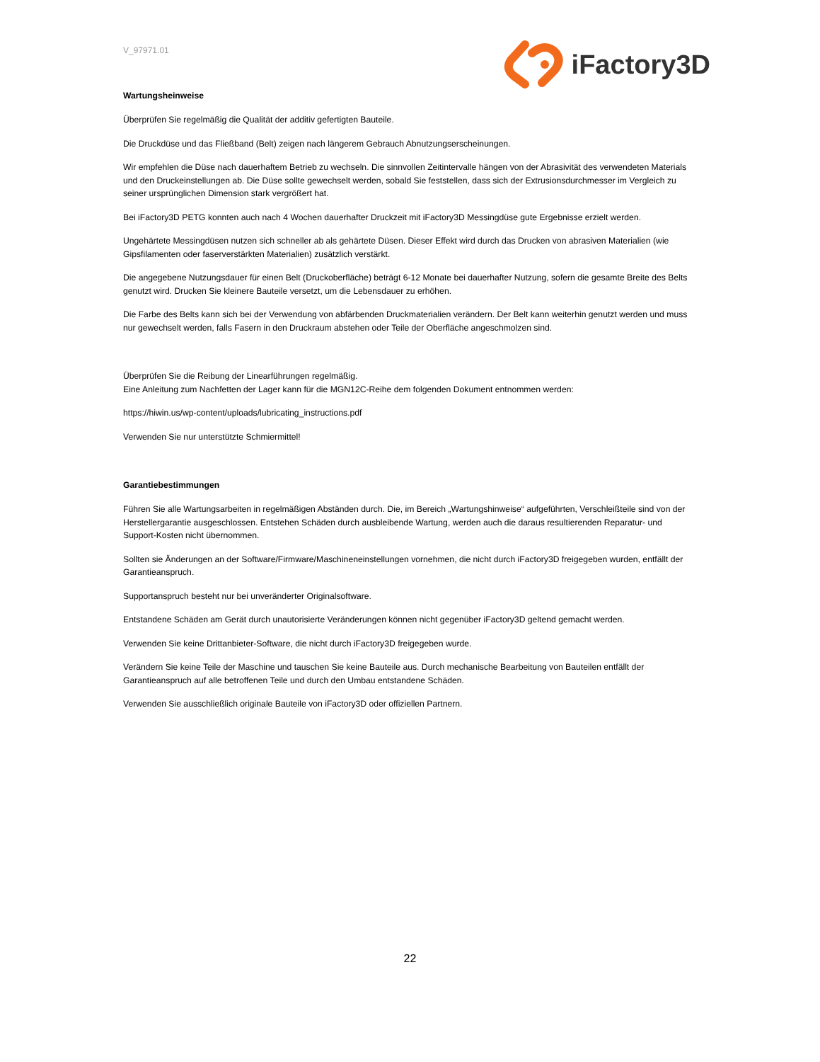V_97971.01
iFactory3D
Wartungsheinweise
Überprüfen Sie regelmäßig die Qualität der additiv gefertigten Bauteile.
Die Druckdüse und das Fließband (Belt) zeigen nach längerem Gebrauch Abnutzungserscheinungen.
Wir empfehlen die Düse nach dauerhaftem Betrieb zu wechseln. Die sinnvollen Zeitintervalle hängen von der Abrasivität des verwendeten Materials und den Druckeinstellungen ab. Die Düse sollte gewechselt werden, sobald Sie feststellen, dass sich der Extrusionsdurchmesser im Vergleich zu seiner ursprünglichen Dimension stark vergrößert hat.
Bei iFactory3D PETG konnten auch nach 4 Wochen dauerhafter Druckzeit mit iFactory3D Messingdüse gute Ergebnisse erzielt werden.
Ungehärtete Messingdüsen nutzen sich schneller ab als gehärtete Düsen. Dieser Effekt wird durch das Drucken von abrasiven Materialien (wie Gipsfilamenten oder faserverstärkten Materialien) zusätzlich verstärkt.
Die angegebene Nutzungsdauer für einen Belt (Druckoberfläche) beträgt 6-12 Monate bei dauerhafter Nutzung, sofern die gesamte Breite des Belts genutzt wird. Drucken Sie kleinere Bauteile versetzt, um die Lebensdauer zu erhöhen.
Die Farbe des Belts kann sich bei der Verwendung von abfärbenden Druckmaterialien verändern. Der Belt kann weiterhin genutzt werden und muss nur gewechselt werden, falls Fasern in den Druckraum abstehen oder Teile der Oberfläche angeschmolzen sind.
Überprüfen Sie die Reibung der Linearführungen regelmäßig.
Eine Anleitung zum Nachfetten der Lager kann für die MGN12C-Reihe dem folgenden Dokument entnommen werden:
https://hiwin.us/wp-content/uploads/lubricating_instructions.pdf
Verwenden Sie nur unterstützte Schmiermittel!
Garantiebestimmungen
Führen Sie alle Wartungsarbeiten in regelmäßigen Abständen durch. Die, im Bereich „Wartungshinweise“ aufgeführten, Verschleißteile sind von der Herstellergarantie ausgeschlossen. Entstehen Schäden durch ausbleibende Wartung, werden auch die daraus resultierenden Reparatur- und Support-Kosten nicht übernommen.
Sollten sie Änderungen an der Software/Firmware/Maschineneinstellungen vornehmen, die nicht durch iFactory3D freigegeben wurden, entfällt der Garantieanspruch.
Supportanspruch besteht nur bei unveränderter Originalsoftware.
Entstandene Schäden am Gerät durch unautorisierte Veränderungen können nicht gegenüber iFactory3D geltend gemacht werden.
Verwenden Sie keine Drittanbieter-Software, die nicht durch iFactory3D freigegeben wurde.
Verändern Sie keine Teile der Maschine und tauschen Sie keine Bauteile aus. Durch mechanische Bearbeitung von Bauteilen entfällt der Garantieanspruch auf alle betroffenen Teile und durch den Umbau entstandene Schäden.
Verwenden Sie ausschließlich originale Bauteile von iFactory3D oder offiziellen Partnern.
22